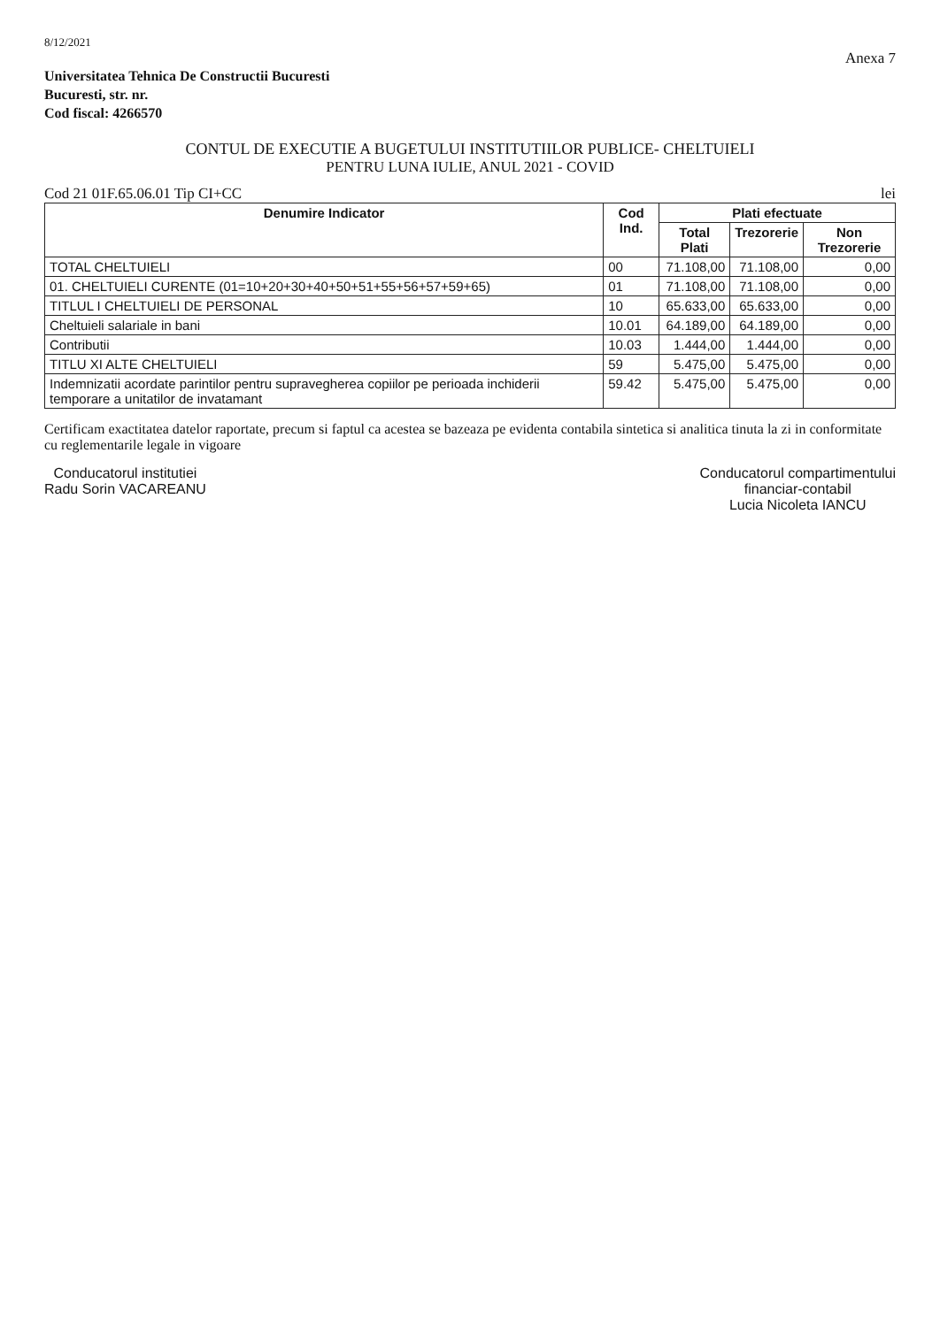8/12/2021
Anexa 7
Universitatea Tehnica De Constructii Bucuresti
Bucuresti, str. nr.
Cod fiscal: 4266570
CONTUL DE EXECUTIE A BUGETULUI INSTITUTIILOR PUBLICE- CHELTUIELI
PENTRU LUNA IULIE, ANUL 2021 - COVID
Cod 21 01F.65.06.01 Tip CI+CC lei
| Denumire Indicator | Cod Ind. | Plati efectuate | | |
| --- | --- | --- | --- | --- |
| | | Total Plati | Trezorerie | Non Trezorerie |
| TOTAL CHELTUIELI | 00 | 71.108,00 | 71.108,00 | 0,00 |
| 01. CHELTUIELI CURENTE (01=10+20+30+40+50+51+55+56+57+59+65) | 01 | 71.108,00 | 71.108,00 | 0,00 |
| TITLUL I CHELTUIELI DE PERSONAL | 10 | 65.633,00 | 65.633,00 | 0,00 |
| Cheltuieli salariale in bani | 10.01 | 64.189,00 | 64.189,00 | 0,00 |
| Contributii | 10.03 | 1.444,00 | 1.444,00 | 0,00 |
| TITLU XI ALTE CHELTUIELI | 59 | 5.475,00 | 5.475,00 | 0,00 |
| Indemnizatii acordate parintilor pentru supravegherea copiilor pe perioada inchiderii temporare a unitatilor de invatamant | 59.42 | 5.475,00 | 5.475,00 | 0,00 |
Certificam exactitatea datelor raportate, precum si faptul ca acestea se bazeaza pe evidenta contabila sintetica si analitica tinuta la zi in conformitate cu reglementarile legale in vigoare
Conducatorul institutiei
Radu Sorin VACAREANU
Conducatorul compartimentului
financiar-contabil
Lucia Nicoleta IANCU